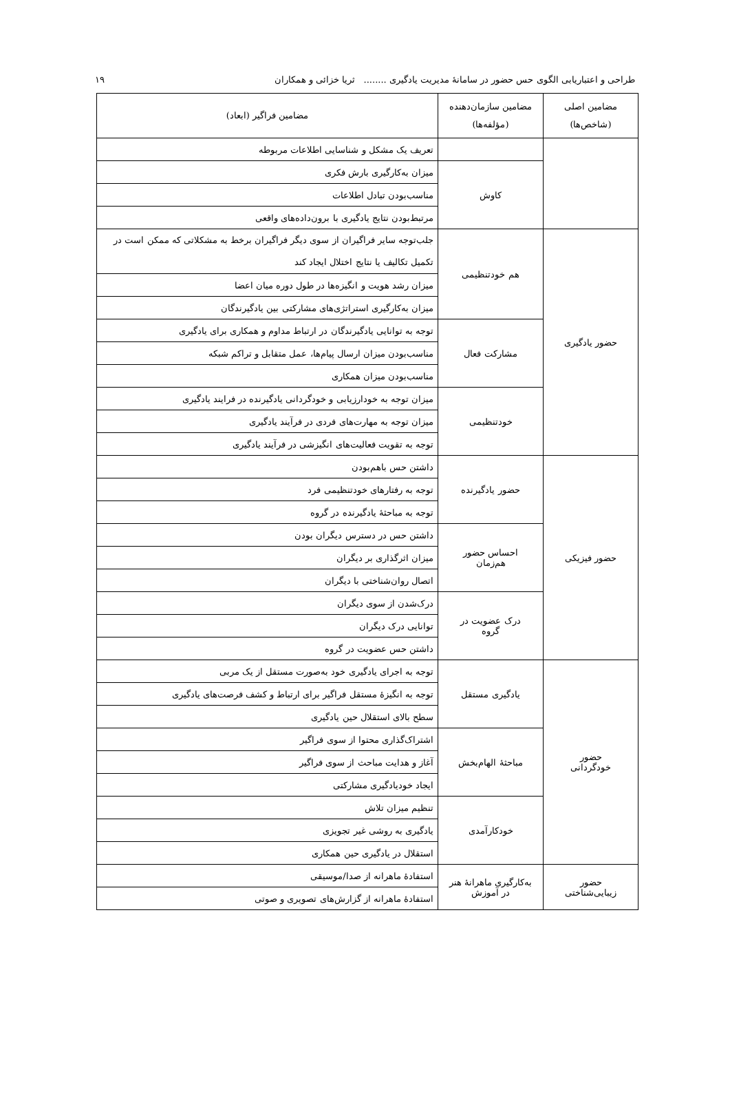طراحی و اعتباریابی الگوی حس حضور در سامانهٔ مدیریت یادگیری ........ ثریا خزائی و همکاران ۱۹
| مضامین اصلی (شاخص‌ها) | مضامین سازمان‌دهنده (مؤلفه‌ها) | مضامین فراگیر (ابعاد) |
| --- | --- | --- |
| | | تعریف یک مشکل و شناسایی اطلاعات مربوطه |
| | کاوش | میزان به‌کارگیری بارش فکری |
| | | مناسب‌بودن تبادل اطلاعات |
| | | مرتبط‌بودن نتایج یادگیری با برون‌داده‌های واقعی |
| حضور یادگیری | هم خودتنظیمی | جلب‌توجه سایر فراگیران از سوی دیگر فراگیران برخط به مشکلاتی که ممکن است در تکمیل تکالیف یا نتایج اختلال ایجاد کند |
| | | میزان رشد هویت و انگیزه‌ها در طول دوره میان اعضا |
| | | میزان به‌کارگیری استراتژی‌های مشارکتی بین یادگیرندگان |
| | مشارکت فعال | توجه به توانایی یادگیرندگان در ارتباط مداوم و همکاری برای یادگیری |
| | | مناسب‌بودن میزان ارسال پیام‌ها، عمل متقابل و تراکم شبکه |
| | | مناسب‌بودن میزان همکاری |
| | خودتنظیمی | میزان توجه به خودارزیابی و خودگردانی یادگیرنده در فرایند یادگیری |
| | | میزان توجه به مهارت‌های فردی در فرآیند یادگیری |
| | | توجه به تقویت فعالیت‌های انگیزشی در فرآیند یادگیری |
| حضور فیزیکی | حضور یادگیرنده | داشتن حس باهم‌بودن |
| | | توجه به رفتارهای خودتنظیمی فرد |
| | | توجه به مباحثهٔ یادگیرنده در گروه |
| | احساس حضور هم‌زمان | داشتن حس در دسترس دیگران بودن |
| | | میزان اثرگذاری بر دیگران |
| | | اتصال روان‌شناختی با دیگران |
| | درک عضویت در گروه | درک‌شدن از سوی دیگران |
| | | توانایی درک دیگران |
| | | داشتن حس عضویت در گروه |
| حضور خودگردانی | یادگیری مستقل | توجه به اجرای یادگیری خود به‌صورت مستقل از یک مربی |
| | | توجه به انگیزهٔ مستقل فراگیر برای ارتباط و کشف فرصت‌های یادگیری |
| | | سطح بالای استقلال حین یادگیری |
| | مباحثهٔ الهام‌بخش | اشتراک‌گذاری محتوا از سوی فراگیر |
| | | آغاز و هدایت مباحث از سوی فراگیر |
| | | ایجاد خودیادگیری مشارکتی |
| | خودکارآمدی | تنظیم میزان تلاش |
| | | یادگیری به روشی غیر تجویزی |
| | | استقلال در یادگیری حین همکاری |
| حضور زیبایی‌شناختی | به‌کارگیری ماهرانهٔ هنر در آموزش | استفادهٔ ماهرانه از صدا/موسیقی |
| | | استفادهٔ ماهرانه از گزارش‌های تصویری و صوتی |